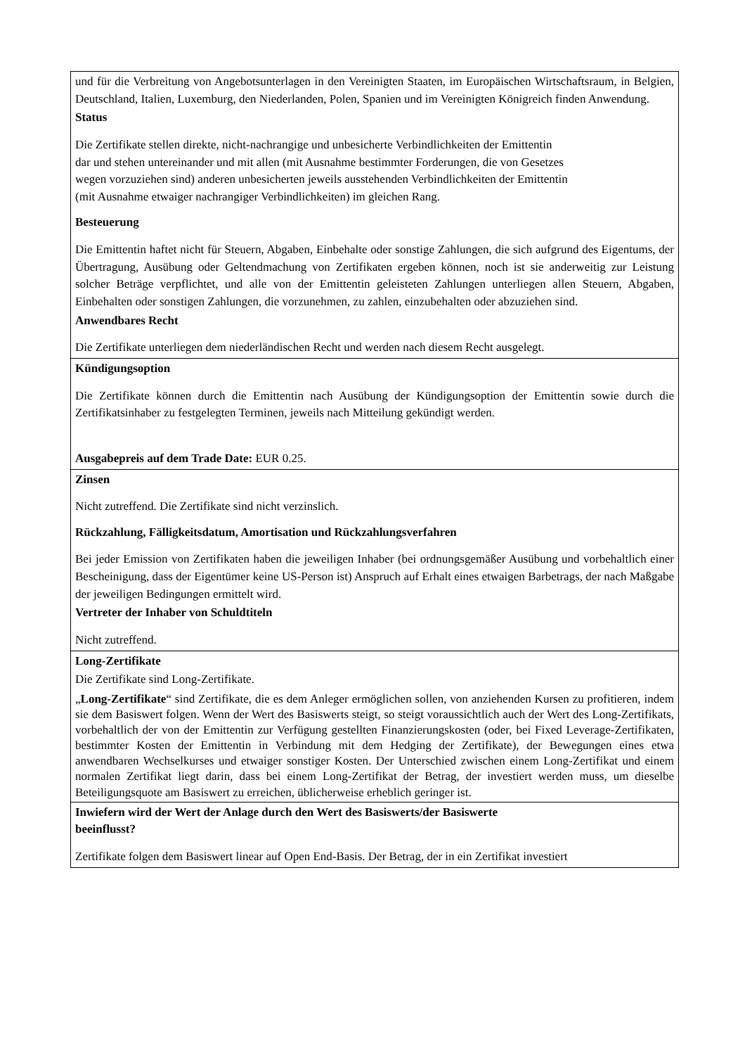| und für die Verbreitung von Angebotsunterlagen in den Vereinigten Staaten, im Europäischen Wirtschaftsraum, in Belgien, Deutschland, Italien, Luxemburg, den Niederlanden, Polen, Spanien und im Vereinigten Königreich finden Anwendung. Status Die Zertifikate stellen direkte, nicht-nachrangige und unbesicherte Verbindlichkeiten der Emittentin dar und stehen untereinander und mit allen (mit Ausnahme bestimmter Forderungen, die von Gesetzes wegen vorzuziehen sind) anderen unbesicherten jeweils ausstehenden Verbindlichkeiten der Emittentin (mit Ausnahme etwaiger nachrangiger Verbindlichkeiten) im gleichen Rang. Besteuerung Die Emittentin haftet nicht für Steuern, Abgaben, Einbehalte oder sonstige Zahlungen, die sich aufgrund des Eigentums, der Übertragung, Ausübung oder Geltendmachung von Zertifikaten ergeben können, noch ist sie anderweitig zur Leistung solcher Beträge verpflichtet, und alle von der Emittentin geleisteten Zahlungen unterliegen allen Steuern, Abgaben, Einbehalten oder sonstigen Zahlungen, die vorzunehmen, zu zahlen, einzubehalten oder abzuziehen sind. Anwendbares Recht Die Zertifikate unterliegen dem niederländischen Recht und werden nach diesem Recht ausgelegt. |
| Kündigungsoption Die Zertifikate können durch die Emittentin nach Ausübung der Kündigungsoption der Emittentin sowie durch die Zertifikatsinhaber zu festgelegten Terminen, jeweils nach Mitteilung gekündigt werden. Ausgabepreis auf dem Trade Date: EUR 0.25. |
| Zinsen Nicht zutreffend. Die Zertifikate sind nicht verzinslich. Rückzahlung, Fälligkeitsdatum, Amortisation und Rückzahlungsverfahren Bei jeder Emission von Zertifikaten haben die jeweiligen Inhaber (bei ordnungsgemäßer Ausübung und vorbehaltlich einer Bescheinigung, dass der Eigentümer keine US-Person ist) Anspruch auf Erhalt eines etwaigen Barbetrags, der nach Maßgabe der jeweiligen Bedingungen ermittelt wird. Vertreter der Inhaber von Schuldtiteln Nicht zutreffend. |
| Long-Zertifikate Die Zertifikate sind Long-Zertifikate. „ Long-Zertifikate “ sind Zertifikate, die es dem Anleger ermöglichen sollen, von anziehenden Kursen zu profitieren, indem sie dem Basiswert folgen. Wenn der Wert des Basiswerts steigt, so steigt voraussichtlich auch der Wert des Long-Zertifikats, vorbehaltlich der von der Emittentin zur Verfügung gestellten Finanzierungskosten (oder, bei Fixed Leverage-Zertifikaten, bestimmter Kosten der Emittentin in Verbindung mit dem Hedging der Zertifikate), der Bewegungen eines etwa anwendbaren Wechselkurses und etwaiger sonstiger Kosten. Der Unterschied zwischen einem Long-Zertifikat und einem normalen Zertifikat liegt darin, dass bei einem Long-Zertifikat der Betrag, der investiert werden muss, um dieselbe Beteiligungsquote am Basiswert zu erreichen, üblicherweise erheblich geringer ist. |
| Inwiefern wird der Wert der Anlage durch den Wert des Basiswerts/der Basiswerte beeinflusst? Zertifikate folgen dem Basiswert linear auf Open End-Basis. Der Betrag, der in ein Zertifikat investiert |